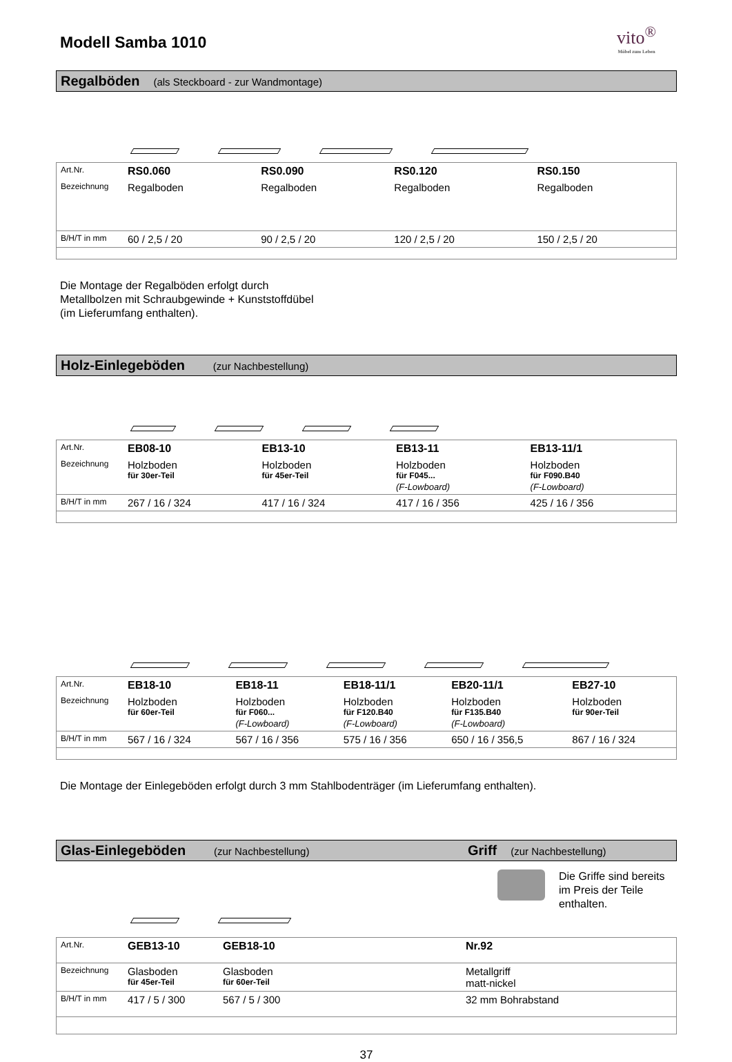Modell Samba 1010
vito<sup>®</sup>
Möbel zum Leben
Regalböden (als Steckboard - zur Wandmontage)
| Art.Nr. | RS0.060 | RS0.090 | RS0.120 | RS0.150 |
| Bezeichnung | Regalboden | Regalboden | Regalboden | Regalboden |
| B/H/T in mm | 60 / 2,5 / 20 | 90 / 2,5 / 20 | 120 / 2,5 / 20 | 150 / 2,5 / 20 |
Die Montage der Regalböden erfolgt durch
Metallbolzen mit Schraubgewinde + Kunststoffdübel
(im Lieferumfang enthalten).
Holz-Einlegeböden (zur Nachbestellung)
| Art.Nr. | EB08-10 | EB13-10 | EB13-11 | EB13-11/1 | |
| Bezeichnung | Holzboden für 30er-Teil | Holzboden für 45er-Teil | Holzboden für F045... (F-Lowboard) | Holzboden für F090.B40 (F-Lowboard) | |
| B/H/T in mm | 267 / 16 / 324 | 417 / 16 / 324 | 417 / 16 / 356 | 425 / 16 / 356 | |
| Art.Nr. | EB18-10 | EB18-11 | EB18-11/1 | EB20-11/1 | EB27-10 |
| Bezeichnung | Holzboden für 60er-Teil | Holzboden für F060... (F-Lowboard) | Holzboden für F120.B40 (F-Lowboard) | Holzboden für F135.B40 (F-Lowboard) | Holzboden für 90er-Teil |
| B/H/T in mm | 567 / 16 / 324 | 567 / 16 / 356 | 575 / 16 / 356 | 650 / 16 / 356,5 | 867 / 16 / 324 |
Die Montage der Einlegeböden erfolgt durch 3 mm Stahlbodenträger (im Lieferumfang enthalten).
Glas-Einlegeböden (zur Nachbestellung) Griff (zur Nachbestellung)
Die Griffe sind bereits
im Preis der Teile enthalten.
| Art.Nr. | GEB13-10 | GEB18-10 | Nr.92 |
| Bezeichnung | Glasboden für 45er-Teil | Glasboden für 60er-Teil | Metallgriff matt-nickel |
| B/H/T in mm | 417 / 5 / 300 | 567 / 5 / 300 | 32 mm Bohrabstand |
37